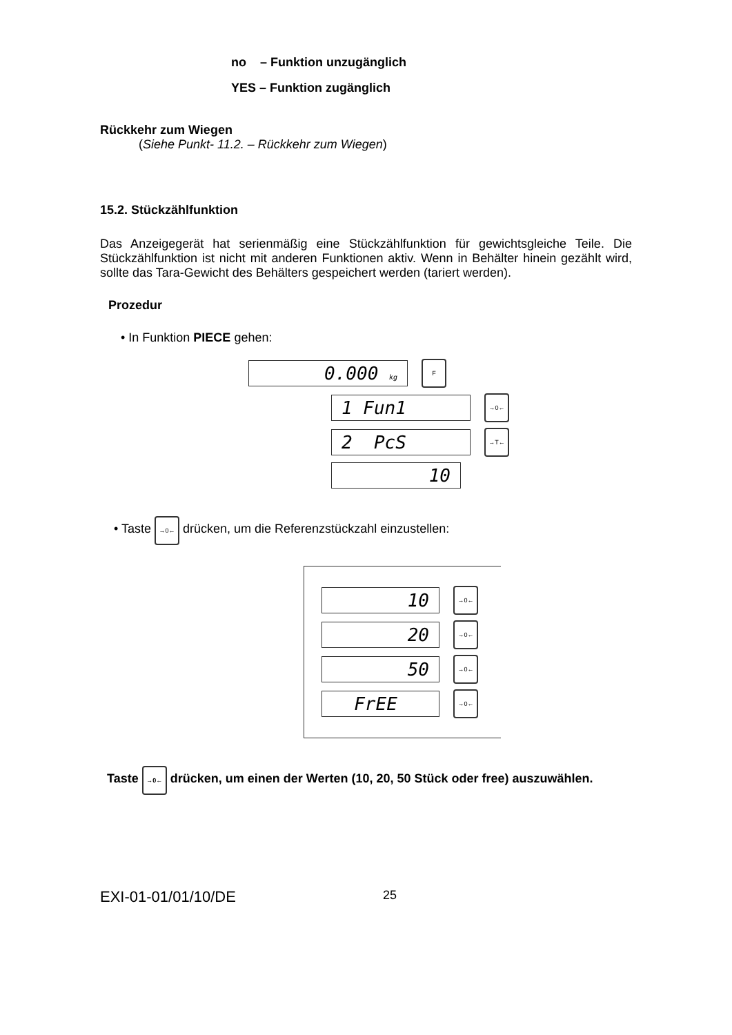no – Funktion unzugänglich
YES – Funktion zugänglich
Rückkehr zum Wiegen
(Siehe Punkt- 11.2. – Rückkehr zum Wiegen)
15.2. Stückzählfunktion
Das Anzeigegerät hat serienmäßig eine Stückzählfunktion für gewichtsgleiche Teile. Die Stückzählfunktion ist nicht mit anderen Funktionen aktiv. Wenn in Behälter hinein gezählt wird, sollte das Tara-Gewicht des Behälters gespeichert werden (tariert werden).
Prozedur
• In Funktion PIECE gehen:
0.000 kg
F
1 Fun1
→0←
2 PcS
→T←
10
• Taste →0← drücken, um die Referenzstückzahl einzustellen:
10
→0←
20
→0←
50
→0←
FrEE
→0←
Taste →0← drücken, um einen der Werten (10, 20, 50 Stück oder free) auszuwählen.
EXI-01-01/01/10/DE 25